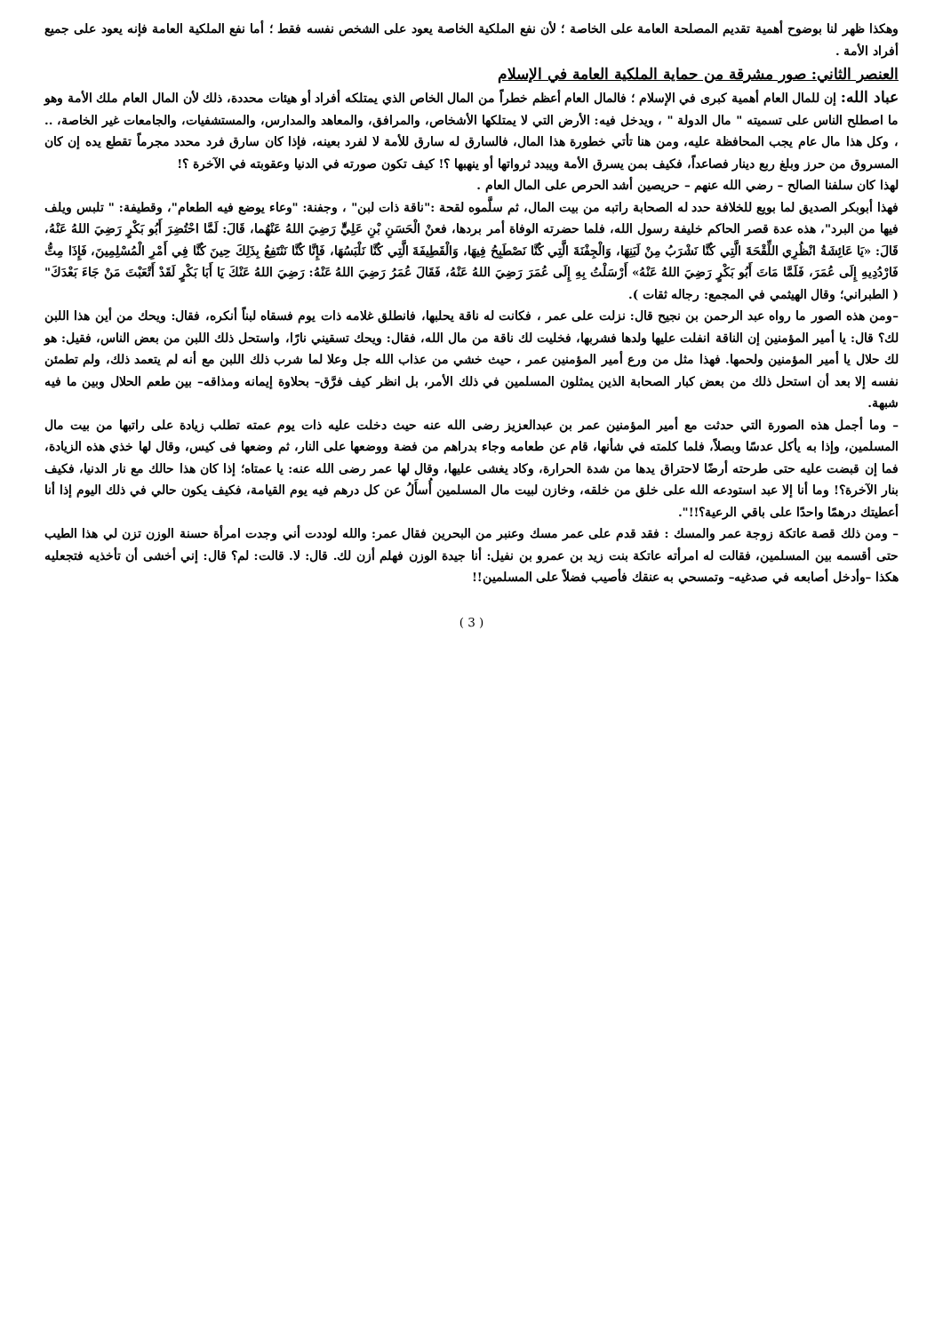وهكذا ظهر لنا بوضوح أهمية تقديم المصلحة العامة على الخاصة ؛ لأن نفع الملكية الخاصة يعود على الشخص نفسه فقط ؛ أما نفع الملكية العامة فإنه يعود على جميع أفراد الأمة .
العنصر الثاني: صور مشرقة من حماية الملكية العامة في الإسلام
عباد الله: إن للمال العام أهمية كبرى في الإسلام ؛ فالمال العام أعظم خطراً من المال الخاص الذي يمتلكه أفراد أو هيئات محددة، ذلك لأن المال العام ملك الأمة وهو ما اصطلح الناس على تسميته " مال الدولة " ، ويدخل فيه: الأرض التي لا يمتلكها الأشخاص، والمرافق، والمعاهد والمدارس، والمستشفيات، والجامعات غير الخاصة، .. ، وكل هذا مال عام يجب المحافظة عليه، ومن هنا تأتي خطورة هذا المال، فالسارق له سارق للأمة لا لفرد بعينه، فإذا كان سارق فرد محدد مجرماً تقطع يده إن كان المسروق من حرز وبلغ ربع دينار فصاعداً، فكيف بمن يسرق الأمة ويبدد ثرواتها أو ينهبها ؟! كيف تكون صورته في الدنيا وعقوبته في الآخرة ؟!
لهذا كان سلفنا الصالح – رضي الله عنهم – حريصين أشد الحرص على المال العام .
فهذا أبوبكر الصديق لما بويع للخلافة حدد له الصحابة راتبه من بيت المال، ثم سلَّموه لقحة :"ناقة ذات لبن" ، وجفنة: "وعاء يوضع فيه الطعام"، وقطيفة: " تلبس ويلف فيها من البرد"، هذه عدة قصر الحاكم خليفة رسول الله، فلما حضرته الوفاة أمر بردها، فعنْ الْحَسَنِ بْنِ عَلِيٍّ رَضِيَ اللهُ عَنْهُما، قَالَ: لَمَّا احْتُضِرَ أَبُو بَكْرٍ رَضِيَ اللهُ عَنْهُ، قَالَ: «يَا عَائِشَةُ انْظُرِي اللِّقْحَةَ الَّتِي كُنَّا نَشْرَبُ مِنْ لَبَنِهَا، وَالْجِفْنَةَ الَّتِي كُنَّا نَصْطَبِحُ فِيهَا، وَالْقَطِيفَةَ الَّتِي كُنَّا نَلْبَسُهَا، فَإِنَّا كُنَّا نَنْتَفِعُ بِذَلِكَ حِينَ كُنَّا فِي أَمْرِ الْمُسْلِمِينَ، فَإِذَا مِتُّ فَارْدُدِيهِ إِلَى عُمَرَ، فَلَمَّا مَاتَ أَبُو بَكْرٍ رَضِيَ اللهُ عَنْهُ» أَرْسَلْتُ بِهِ إِلَى عُمَرَ رَضِيَ اللهُ عَنْهُ، فَقَالَ عُمَرُ رَضِيَ اللهُ عَنْهُ: رَضِيَ اللهُ عَنْكَ يَا أَبَا بَكْرٍ لَقَدْ أَتْعَبْتَ مَنْ جَاءَ بَعْدَكَ" ( الطبراني؛ وقال الهيثمي في المجمع: رجاله ثقات ).
–ومن هذه الصور ما رواه عبد الرحمن بن نجيح قال: نزلت على عمر ، فكانت له ناقة يحلبها، فانطلق غلامه ذات يوم فسقاه لبناً أنكره، فقال: ويحك من أين هذا اللبن لك؟ قال: يا أمير المؤمنين إن الناقة انفلت عليها ولدها فشربها، فخليت لك ناقة من مال الله، فقال: ويحك تسقيني نارًا، واستحل ذلك اللبن من بعض الناس، فقيل: هو لك حلال يا أمير المؤمنين ولحمها. فهذا مثل من ورع أمير المؤمنين عمر ، حيث خشي من عذاب الله جل وعلا لما شرب ذلك اللبن مع أنه لم يتعمد ذلك، ولم تطمئن نفسه إلا بعد أن استحل ذلك من بعض كبار الصحابة الذين يمثلون المسلمين في ذلك الأمر، بل انظر كيف فرَّق– بحلاوة إيمانه ومذاقه– بين طعم الحلال وبين ما فيه شبهة.
– وما أجمل هذه الصورة التي حدثت مع أمير المؤمنين عمر بن عبدالعزيز رضى الله عنه حيث دخلت عليه ذات يوم عمته تطلب زيادة على راتبها من بيت مال المسلمين، وإذا به يأكل عدسًا وبصلاً، فلما كلمته في شأنها، قام عن طعامه وجاء بدراهم من فضة ووضعها على النار، ثم وضعها فى كيس، وقال لها خذي هذه الزيادة، فما إن قبضت عليه حتى طرحته أرضًا لاحتراق يدها من شدة الحرارة، وكاد يغشى عليها، وقال لها عمر رضى الله عنه: يا عمتاه؛ إذا كان هذا حالك مع نار الدنيا، فكيف بنار الآخرة؟! وما أنا إلا عبد استودعه الله على خلق من خلقه، وخازن لبيت مال المسلمين أُسأَلُ عن كل درهم فيه يوم القيامة، فكيف يكون حالي في ذلك اليوم إذا أنا أعطيتك درهمًا واحدًا على باقي الرعية؟!!".
– ومن ذلك قصة عاتكة زوجة عمر والمسك : فقد قدم على عمر مسك وعنبر من البحرين فقال عمر: والله لوددت أني وجدت امرأة حسنة الوزن تزن لي هذا الطيب حتى أقسمه بين المسلمين، فقالت له امرأته عاتكة بنت زيد بن عمرو بن نفيل: أنا جيدة الوزن فهلم أزن لك. قال: لا. قالت: لم؟ قال: إني أخشى أن تأخذيه فتجعليه هكذا –وأدخل أصابعه في صدغيه– وتمسحي به عنقك فأصيب فضلاً على المسلمين!!
( 3 )